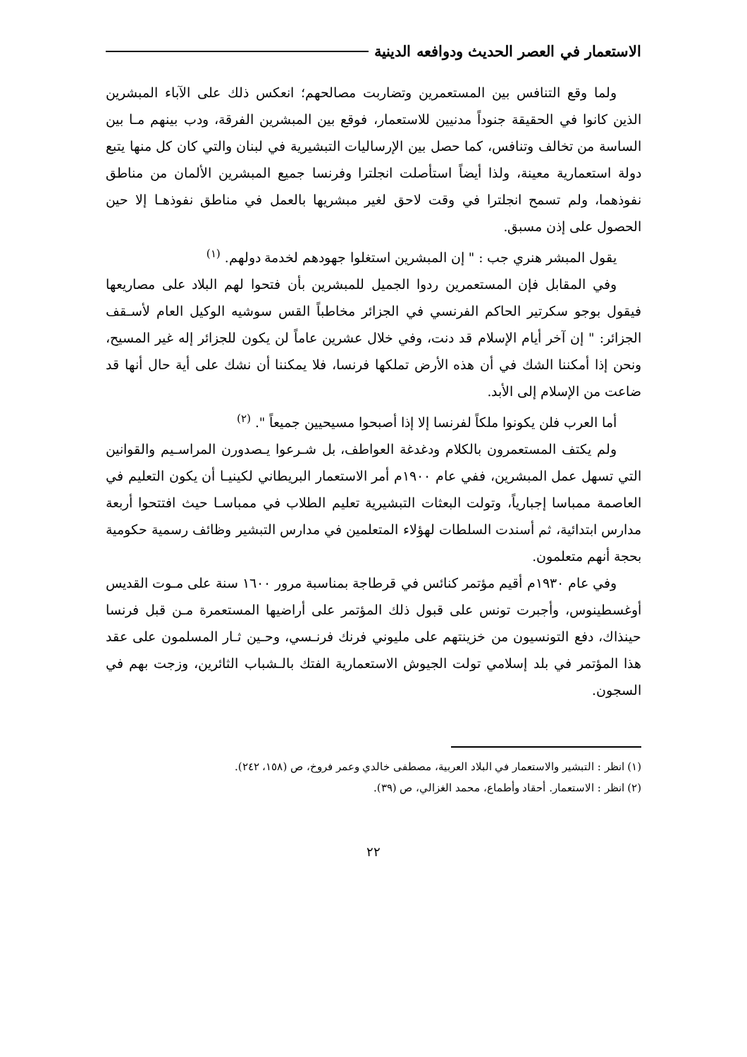الاستعمار في العصر الحديث ودوافعه الدينية
ولما وقع التنافس بين المستعمرين وتضاربت مصالحهم؛ انعكس ذلك على الآباء المبشرين الذين كانوا في الحقيقة جنوداً مدنيين للاستعمار، فوقع بين المبشرين الفرقة، ودب بينهم مـا بين الساسة من تخالف وتنافس، كما حصل بين الإرساليات التبشيرية في لبنان والتي كان كل منها يتبع دولة استعمارية معينة، ولذا أيضاً استأصلت انجلترا وفرنسا جميع المبشرين الألمان من مناطق نفوذهما، ولم تسمح انجلترا في وقت لاحق لغير مبشريها بالعمل في مناطق نفوذهـا إلا حين الحصول على إذن مسبق.
يقول المبشر هنري جب : " إن المبشرين استغلوا جهودهم لخدمة دولهم. <sup>(١)</sup>
وفي المقابل فإن المستعمرين ردوا الجميل للمبشرين بأن فتحوا لهم البلاد على مصاريعها فيقول بوجو سكرتير الحاكم الفرنسي في الجزائر مخاطباً القس سوشيه الوكيل العام لأسـقف الجزائر: " إن آخر أيام الإسلام قد دنت، وفي خلال عشرين عاماً لن يكون للجزائر إله غير المسيح، ونحن إذا أمكننا الشك في أن هذه الأرض تملكها فرنسا، فلا يمكننا أن نشك على أية حال أنها قد ضاعت من الإسلام إلى الأبد.
أما العرب فلن يكونوا ملكاً لفرنسا إلا إذا أصبحوا مسيحيين جميعاً ". <sup>(٢)</sup>
ولم يكتف المستعمرون بالكلام ودغدغة العواطف، بل شـرعوا يـصدورن المراسـيم والقوانين التي تسهل عمل المبشرين، ففي عام ١٩٠٠م أمر الاستعمار البريطاني لكينيـا أن يكون التعليم في العاصمة ممباسا إجبارياً، وتولت البعثات التبشيرية تعليم الطلاب في ممباسـا حيث افتتحوا أربعة مدارس ابتدائية، ثم أسندت السلطات لهؤلاء المتعلمين في مدارس التبشير وظائف رسمية حكومية بحجة أنهم متعلمون.
وفي عام ١٩٣٠م أقيم مؤتمر كنائس في قرطاجة بمناسبة مرور ١٦٠٠ سنة على مـوت القديس أوغسطينوس، وأجبرت تونس على قبول ذلك المؤتمر على أراضيها المستعمرة مـن قبل فرنسا حينذاك، دفع التونسيون من خزينتهم على مليوني فرنك فرنـسي، وحـين ثـار المسلمون على عقد هذا المؤتمر في بلد إسلامي تولت الجيوش الاستعمارية الفتك بالـشباب الثائرين، وزجت بهم في السجون.
(١) انظر : التبشير والاستعمار في البلاد العربية، مصطفى خالدي وعمر فروخ، ص (١٥٨، ٢٤٢).
(٢) انظر : الاستعمار. أحقاد وأطماع، محمد الغزالي، ص (٣٩).
٢٢